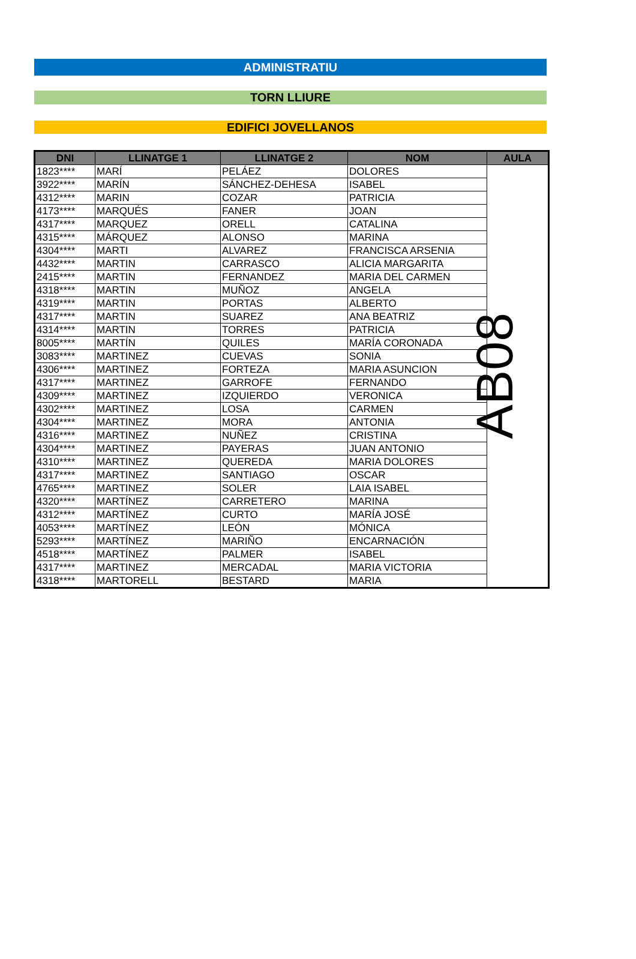ADMINISTRATIU
TORN LLIURE
EDIFICI JOVELLANOS
| DNI | LLINATGE 1 | LLINATGE 2 | NOM | AULA |
| --- | --- | --- | --- | --- |
| 1823**** | MARÍ | PELÁEZ | DOLORES | AB08 |
| 3922**** | MARÍN | SÁNCHEZ-DEHESA | ISABEL | |
| 4312**** | MARIN | COZAR | PATRICIA | |
| 4173**** | MARQUÉS | FANER | JOAN | |
| 4317**** | MARQUEZ | ORELL | CATALINA | |
| 4315**** | MÁRQUEZ | ALONSO | MARINA | |
| 4304**** | MARTI | ALVAREZ | FRANCISCA ARSENIA | |
| 4432**** | MARTIN | CARRASCO | ALICIA MARGARITA | |
| 2415**** | MARTIN | FERNANDEZ | MARIA DEL CARMEN | |
| 4318**** | MARTIN | MUÑOZ | ANGELA | |
| 4319**** | MARTIN | PORTAS | ALBERTO | |
| 4317**** | MARTIN | SUAREZ | ANA BEATRIZ | |
| 4314**** | MARTIN | TORRES | PATRICIA | |
| 8005**** | MARTÍN | QUILES | MARÍA CORONADA | |
| 3083**** | MARTINEZ | CUEVAS | SONIA | |
| 4306**** | MARTINEZ | FORTEZA | MARIA ASUNCION | |
| 4317**** | MARTINEZ | GARROFE | FERNANDO | |
| 4309**** | MARTINEZ | IZQUIERDO | VERONICA | |
| 4302**** | MARTINEZ | LOSA | CARMEN | |
| 4304**** | MARTINEZ | MORA | ANTONIA | |
| 4316**** | MARTINEZ | NUÑEZ | CRISTINA | |
| 4304**** | MARTINEZ | PAYERAS | JUAN ANTONIO | |
| 4310**** | MARTINEZ | QUEREDA | MARIA DOLORES | |
| 4317**** | MARTINEZ | SANTIAGO | OSCAR | |
| 4765**** | MARTINEZ | SOLER | LAIA ISABEL | |
| 4320**** | MARTÍNEZ | CARRETERO | MARINA | |
| 4312**** | MARTÍNEZ | CURTO | MARÍA JOSÉ | |
| 4053**** | MARTÍNEZ | LEÓN | MÓNICA | |
| 5293**** | MARTÍNEZ | MARIÑO | ENCARNACIÓN | |
| 4518**** | MARTÍNEZ | PALMER | ISABEL | |
| 4317**** | MARTINEZ | MERCADAL | MARIA VICTORIA | |
| 4318**** | MARTORELL | BESTARD | MARIA | |